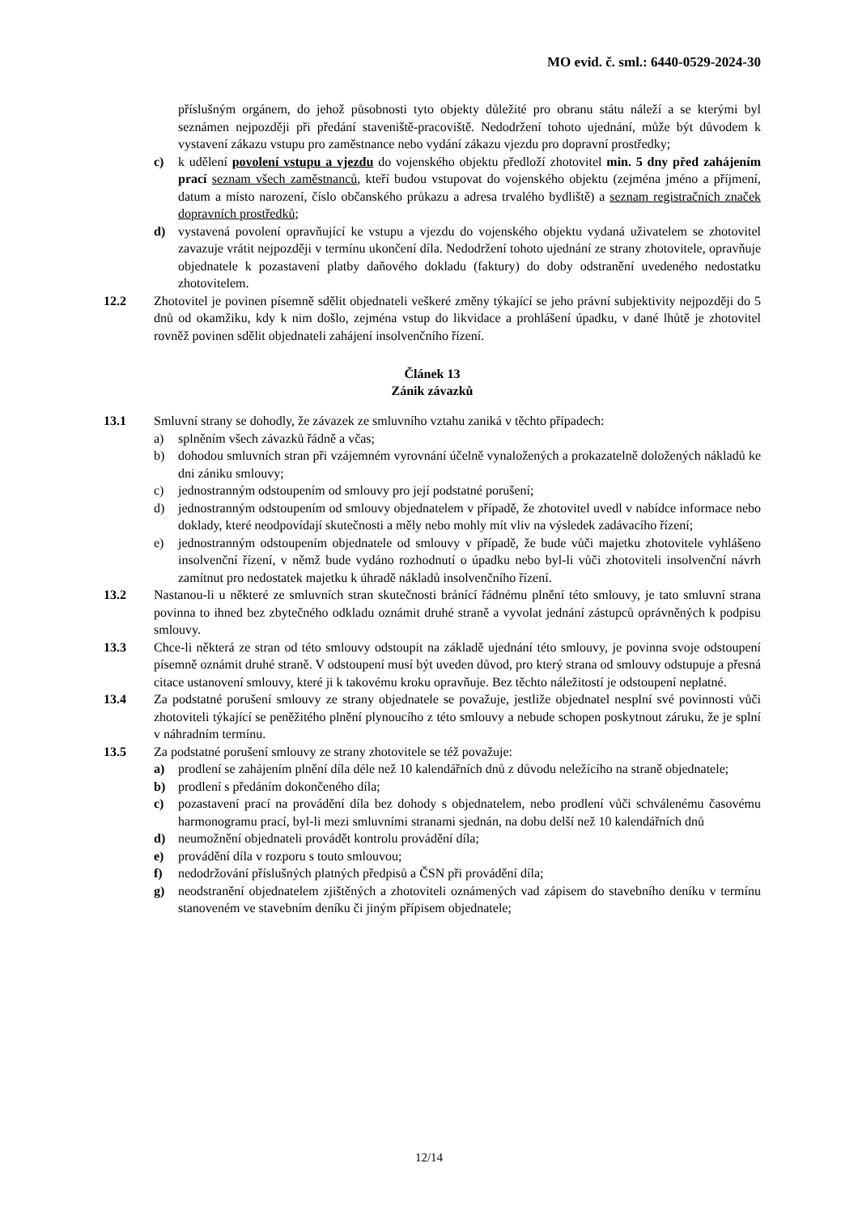MO evid. č. sml.: 6440-0529-2024-30
příslušným orgánem, do jehož působnosti tyto objekty důležité pro obranu státu náleží a se kterými byl seznámen nejpozději při předání staveniště-pracoviště. Nedodržení tohoto ujednání, může být důvodem k vystavení zákazu vstupu pro zaměstnance nebo vydání zákazu vjezdu pro dopravní prostředky;
c) k udělení povolení vstupu a vjezdu do vojenského objektu předloží zhotovitel min. 5 dny před zahájením prací seznam všech zaměstnanců, kteří budou vstupovat do vojenského objektu (zejména jméno a příjmení, datum a místo narození, číslo občanského průkazu a adresa trvalého bydliště) a seznam registračních značek dopravních prostředků;
d) vystavená povolení opravňující ke vstupu a vjezdu do vojenského objektu vydaná uživatelem se zhotovitel zavazuje vrátit nejpozději v termínu ukončení díla. Nedodržení tohoto ujednání ze strany zhotovitele, opravňuje objednatele k pozastavení platby daňového dokladu (faktury) do doby odstranění uvedeného nedostatku zhotovitelem.
12.2 Zhotovitel je povinen písemně sdělit objednateli veškeré změny týkající se jeho právní subjektivity nejpozději do 5 dnů od okamžiku, kdy k nim došlo, zejména vstup do likvidace a prohlášení úpadku, v dané lhůtě je zhotovitel rovněž povinen sdělit objednateli zahájení insolvenčního řízení.
Článek 13
Zánik závazků
13.1 Smluvní strany se dohodly, že závazek ze smluvního vztahu zaniká v těchto případech:
a) splněním všech závazků řádně a včas;
b) dohodou smluvních stran při vzájemném vyrovnání účelně vynaložených a prokazatelně doložených nákladů ke dni zániku smlouvy;
c) jednostranným odstoupením od smlouvy pro její podstatné porušení;
d) jednostranným odstoupením od smlouvy objednatelem v případě, že zhotovitel uvedl v nabídce informace nebo doklady, které neodpovídají skutečnosti a měly nebo mohly mít vliv na výsledek zadávacího řízení;
e) jednostranným odstoupením objednatele od smlouvy v případě, že bude vůči majetku zhotovitele vyhlášeno insolvenční řízení, v němž bude vydáno rozhodnutí o úpadku nebo byl-li vůči zhotoviteli insolvenční návrh zamítnut pro nedostatek majetku k úhradě nákladů insolvenčního řízení.
13.2 Nastanou-li u některé ze smluvních stran skutečnosti bránící řádnému plnění této smlouvy, je tato smluvní strana povinna to ihned bez zbytečného odkladu oznámit druhé straně a vyvolat jednání zástupců oprávněných k podpisu smlouvy.
13.3 Chce-li některá ze stran od této smlouvy odstoupit na základě ujednání této smlouvy, je povinna svoje odstoupení písemně oznámit druhé straně. V odstoupení musí být uveden důvod, pro který strana od smlouvy odstupuje a přesná citace ustanovení smlouvy, které ji k takovému kroku opravňuje. Bez těchto náležitostí je odstoupení neplatné.
13.4 Za podstatné porušení smlouvy ze strany objednatele se považuje, jestliže objednatel nesplní své povinnosti vůči zhotoviteli týkající se peněžitého plnění plynoucího z této smlouvy a nebude schopen poskytnout záruku, že je splní v náhradním termínu.
13.5 Za podstatné porušení smlouvy ze strany zhotovitele se též považuje:
a) prodlení se zahájením plnění díla déle než 10 kalendářních dnů z důvodu neležícího na straně objednatele;
b) prodlení s předáním dokončeného díla;
c) pozastavení prací na provádění díla bez dohody s objednatelem, nebo prodlení vůči schválenému časovému harmonogramu prací, byl-li mezi smluvními stranami sjednán, na dobu delší než 10 kalendářních dnů
d) neumožnění objednateli provádět kontrolu provádění díla;
e) provádění díla v rozporu s touto smlouvou;
f) nedodržování příslušných platných předpisů a ČSN při provádění díla;
g) neodstranění objednatelem zjištěných a zhotoviteli oznámených vad zápisem do stavebního deníku v termínu stanoveném ve stavebním deníku či jiným přípisem objednatele;
12/14